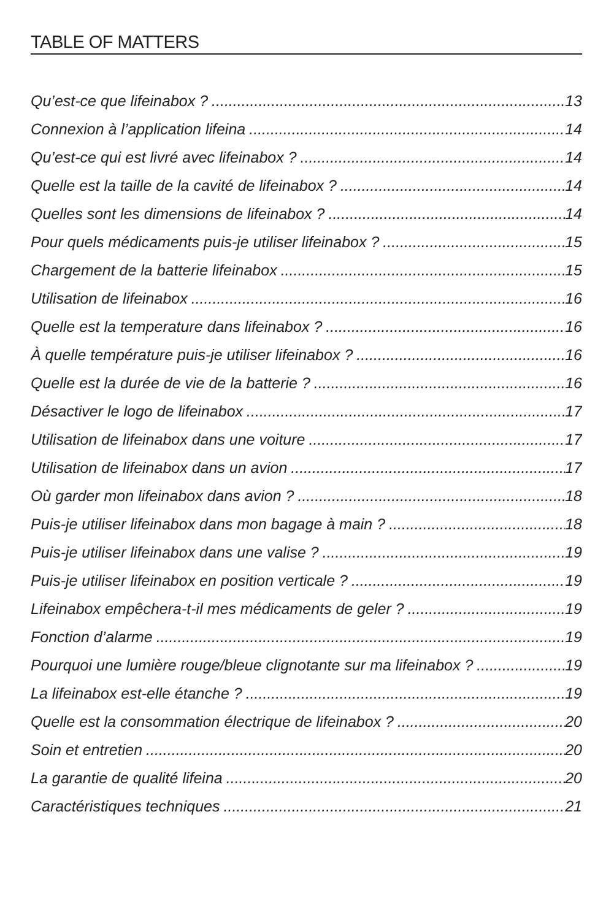TABLE OF MATTERS
Qu’est-ce que lifeinabox ? 13
Connexion à l’application lifeina 14
Qu’est-ce qui est livré avec lifeinabox ? 14
Quelle est la taille de la cavité de lifeinabox ? 14
Quelles sont les dimensions de lifeinabox ? 14
Pour quels médicaments puis-je utiliser lifeinabox ? 15
Chargement de la batterie lifeinabox 15
Utilisation de lifeinabox 16
Quelle est la temperature dans lifeinabox ? 16
À quelle température puis-je utiliser lifeinabox ? 16
Quelle est la durée de vie de la batterie ? 16
Désactiver le logo de lifeinabox 17
Utilisation de lifeinabox dans une voiture 17
Utilisation de lifeinabox dans un avion 17
Où garder mon lifeinabox dans avion ? 18
Puis-je utiliser lifeinabox dans mon bagage à main ? 18
Puis-je utiliser lifeinabox dans une valise ? 19
Puis-je utiliser lifeinabox en position verticale ? 19
Lifeinabox empêchera-t-il mes médicaments de geler ? 19
Fonction d’alarme 19
Pourquoi une lumière rouge/bleue clignotante sur ma lifeinabox ? 19
La lifeinabox est-elle étanche ? 19
Quelle est la consommation électrique de lifeinabox ? 20
Soin et entretien 20
La garantie de qualité lifeina 20
Caractéristiques techniques 21